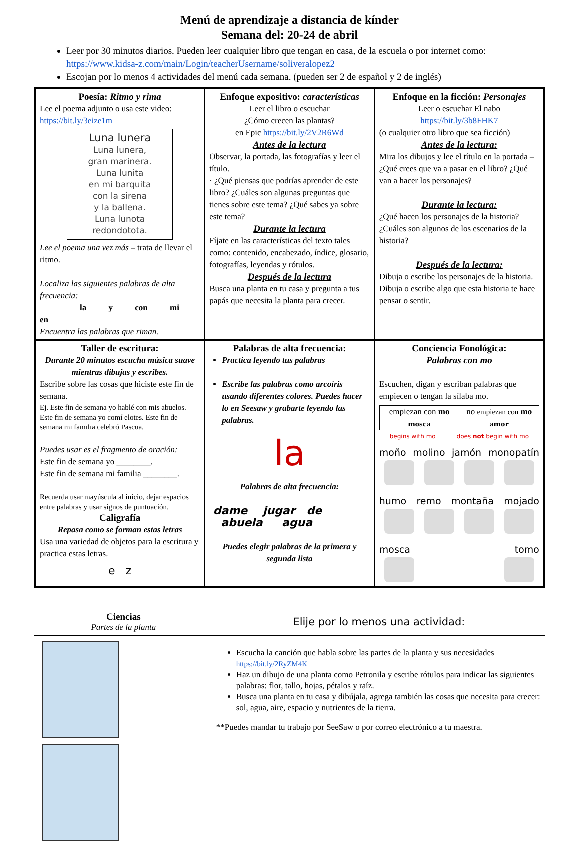Menú de aprendizaje a distancia de kínder
Semana del: 20-24 de abril
Leer por 30 minutos diarios. Pueden leer cualquier libro que tengan en casa, de la escuela o por internet como: https://www.kidsa-z.com/main/Login/teacherUsername/soliveralopez2
Escojan por lo menos 4 actividades del menú cada semana. (pueden ser 2 de español y 2 de inglés)
| Poesía: Ritmo y rima Lee el poema adjunto o usa este video: https://bit.ly/3eize1m Luna lunera Luna lunera, gran marinera. Luna lunita en mi barquita con la sirena y la ballena. Luna lunota redondotota. Lee el poema una vez más – trata de llevar el ritmo. Localiza las siguientes palabras de alta frecuencia: la y con mi en Encuentra las palabras que riman. | Enfoque expositivo: características Leer el libro o escuchar ¿Cómo crecen las plantas? en Epic https://bit.ly/2V2R6Wd Antes de la lectura Observar, la portada, las fotografías y leer el título. · ¿Qué piensas que podrías aprender de este libro? ¿Cuáles son algunas preguntas que tienes sobre este tema? ¿Qué sabes ya sobre este tema? Durante la lectura Fíjate en las características del texto tales como: contenido, encabezado, índice, glosario, fotografías, leyendas y rótulos. Después de la lectura Busca una planta en tu casa y pregunta a tus papás que necesita la planta para crecer. | Enfoque en la ficción: Personajes Leer o escuchar El nabo https://bit.ly/3b8FHK7 (o cualquier otro libro que sea ficción) Antes de la lectura: Mira los dibujos y lee el título en la portada – ¿Qué crees que va a pasar en el libro? ¿Qué van a hacer los personajes? Durante la lectura: ¿Qué hacen los personajes de la historia? ¿Cuáles son algunos de los escenarios de la historia? Después de la lectura: Dibuja o escribe los personajes de la historia. Dibuja o escribe algo que esta historia te hace pensar o sentir. |
| Taller de escritura: Durante 20 minutos escucha música suave mientras dibujas y escribes. Escribe sobre las cosas que hiciste este fin de semana. Ej. Este fin de semana yo hablé con mis abuelos. Este fin de semana yo comí elotes. Este fin de semana mi familia celebró Pascua. Puedes usar es el fragmento de oración: Este fin de semana yo ________. Este fin de semana mi familia ________. Recuerda usar mayúscula al inicio, dejar espacios entre palabras y usar signos de puntuación. Caligrafía Repasa como se forman estas letras Usa una variedad de objetos para la escritura y practica estas letras. e z | Palabras de alta frecuencia: Practica leyendo tus palabras Escribe las palabras como arcoíris usando diferentes colores. Puedes hacer lo en Seesaw y grabarte leyendo las palabras. la Palabras de alta frecuencia: dame jugar de abuela agua Puedes elegir palabras de la primera y segunda lista | Conciencia Fonológica: Palabras con mo Escuchen, digan y escriban palabras que empiecen o tengan la sílaba mo. / empiezan con mo / no empiezan con mo / / mosca / amor / begins with mo does not begin with mo moño molino jamón monopatín humo remo montaña mojado mosca tomo |
| Ciencias Partes de la planta | Elije por lo menos una actividad: |
| | Escucha la canción que habla sobre las partes de la planta y sus necesidades https://bit.ly/2RyZM4K Haz un dibujo de una planta como Petronila y escribe rótulos para indicar las siguientes palabras: flor, tallo, hojas, pétalos y raíz. Busca una planta en tu casa y dibújala, agrega también las cosas que necesita para crecer: sol, agua, aire, espacio y nutrientes de la tierra. **Puedes mandar tu trabajo por SeeSaw o por correo electrónico a tu maestra. |